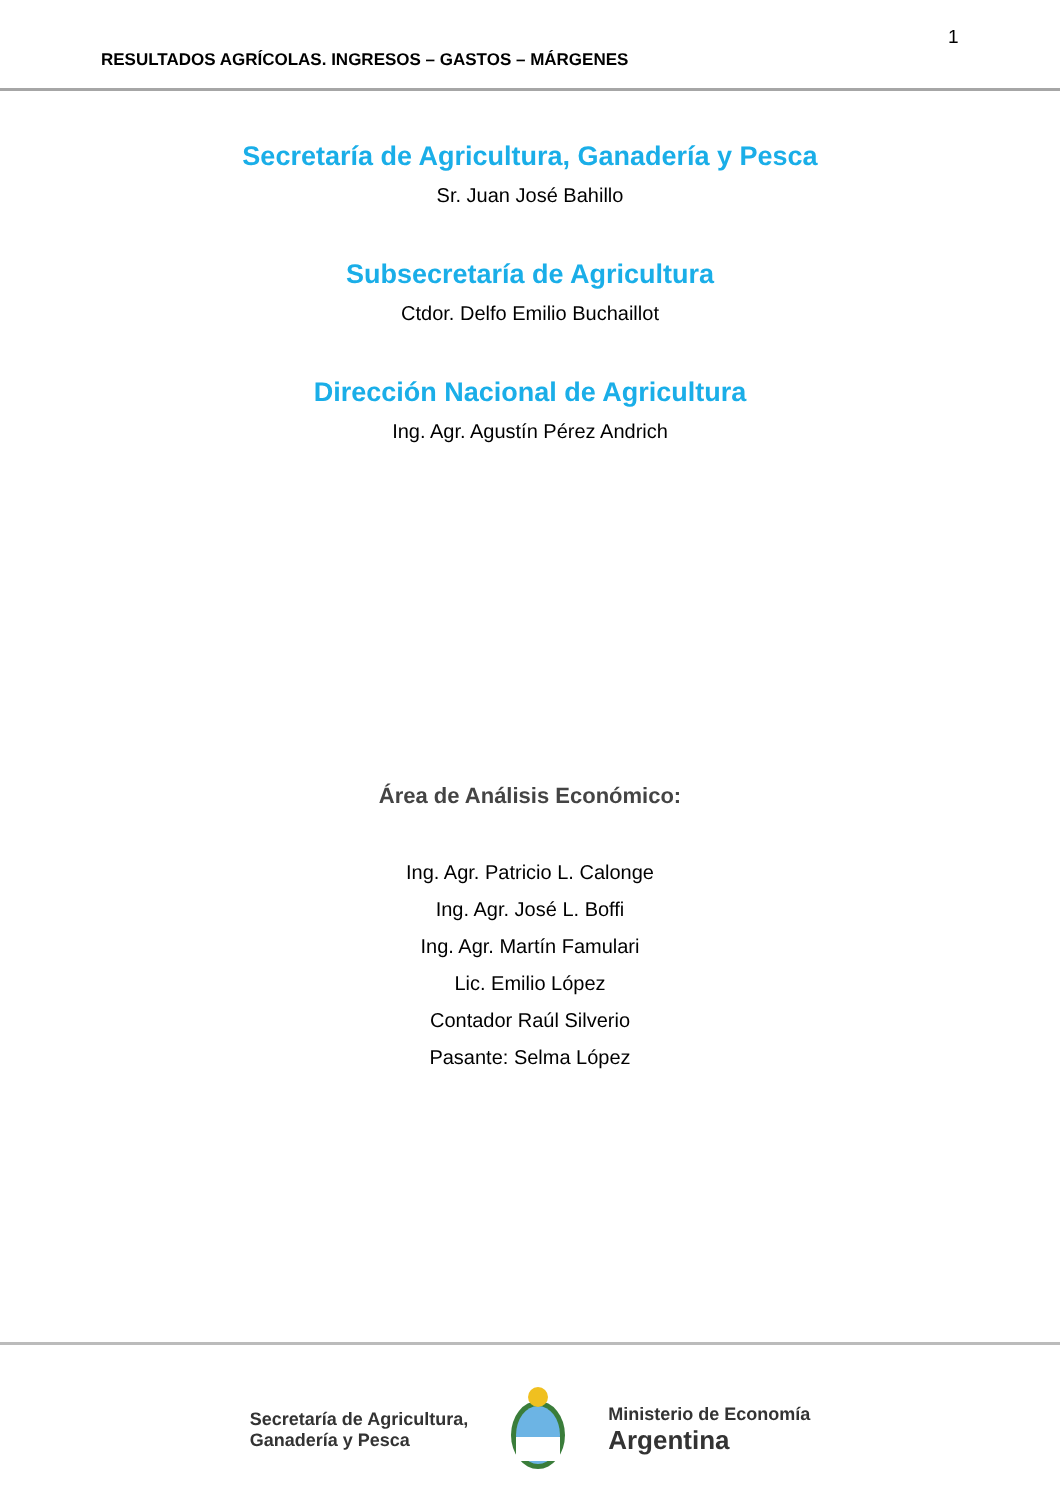1
RESULTADOS AGRÍCOLAS. INGRESOS – GASTOS – MÁRGENES
Secretaría de Agricultura, Ganadería y Pesca
Sr. Juan José Bahillo
Subsecretaría de Agricultura
Ctdor. Delfo Emilio Buchaillot
Dirección Nacional de Agricultura
Ing. Agr. Agustín Pérez Andrich
Área de Análisis Económico:
Ing. Agr. Patricio L. Calonge
Ing. Agr. José L. Boffi
Ing. Agr. Martín Famulari
Lic. Emilio López
Contador Raúl Silverio
Pasante: Selma López
Secretaría de Agricultura,
Ganadería y Pesca
Ministerio de Economía
Argentina